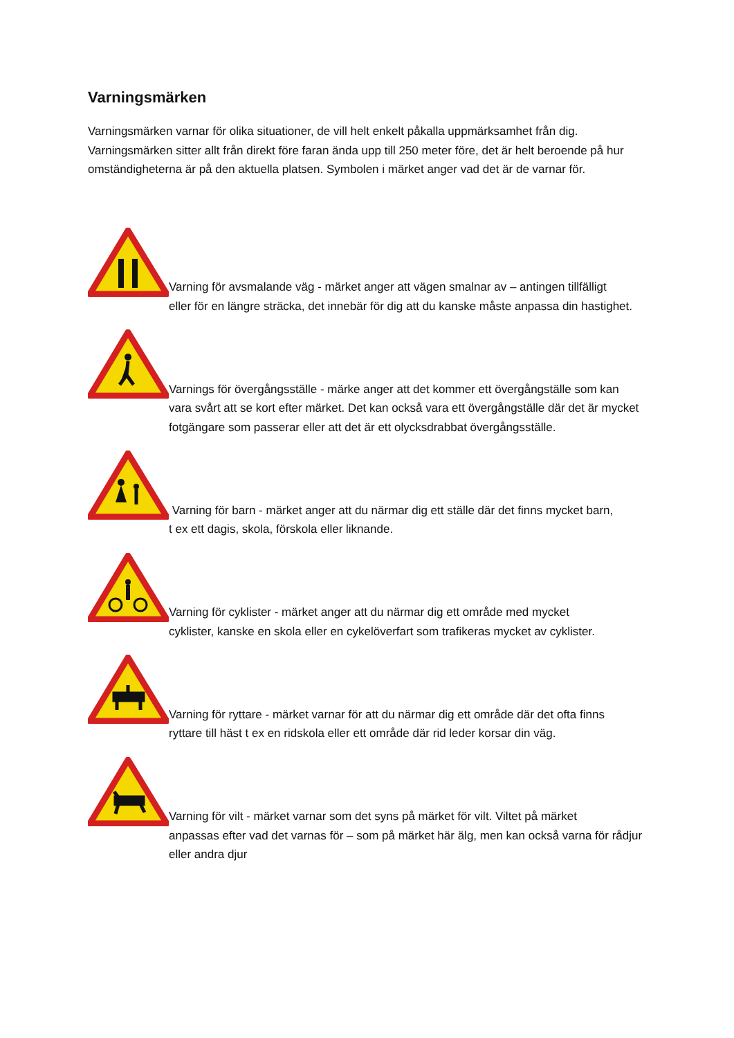Varningsmärken
Varningsmärken varnar för olika situationer, de vill helt enkelt påkalla uppmärksamhet från dig. Varningsmärken sitter allt från direkt före faran ända upp till 250 meter före, det är helt beroende på hur omständigheterna är på den aktuella platsen. Symbolen i märket anger vad det är de varnar för.
Varning för avsmalande väg - märket anger att vägen smalnar av – antingen tillfälligt
eller för en längre sträcka, det innebär för dig att du kanske måste anpassa din hastighet.
Varnings för övergångsställe - märke anger att det kommer ett övergångställe som kan
vara svårt att se kort efter märket. Det kan också vara ett övergångställe där det är mycket fotgängare som passerar eller att det är ett olycksdrabbat övergångsställe.
Varning för barn - märket anger att du närmar dig ett ställe där det finns mycket barn,
t ex ett dagis, skola, förskola eller liknande.
Varning för cyklister - märket anger att du närmar dig ett område med mycket
cyklister, kanske en skola eller en cykelöverfart som trafikeras mycket av cyklister.
Varning för ryttare - märket varnar för att du närmar dig ett område där det ofta finns
ryttare till häst t ex en ridskola eller ett område där rid leder korsar din väg.
Varning för vilt - märket varnar som det syns på märket för vilt. Viltet på märket
anpassas efter vad det varnas för – som på märket här älg, men kan också varna för rådjur eller andra djur